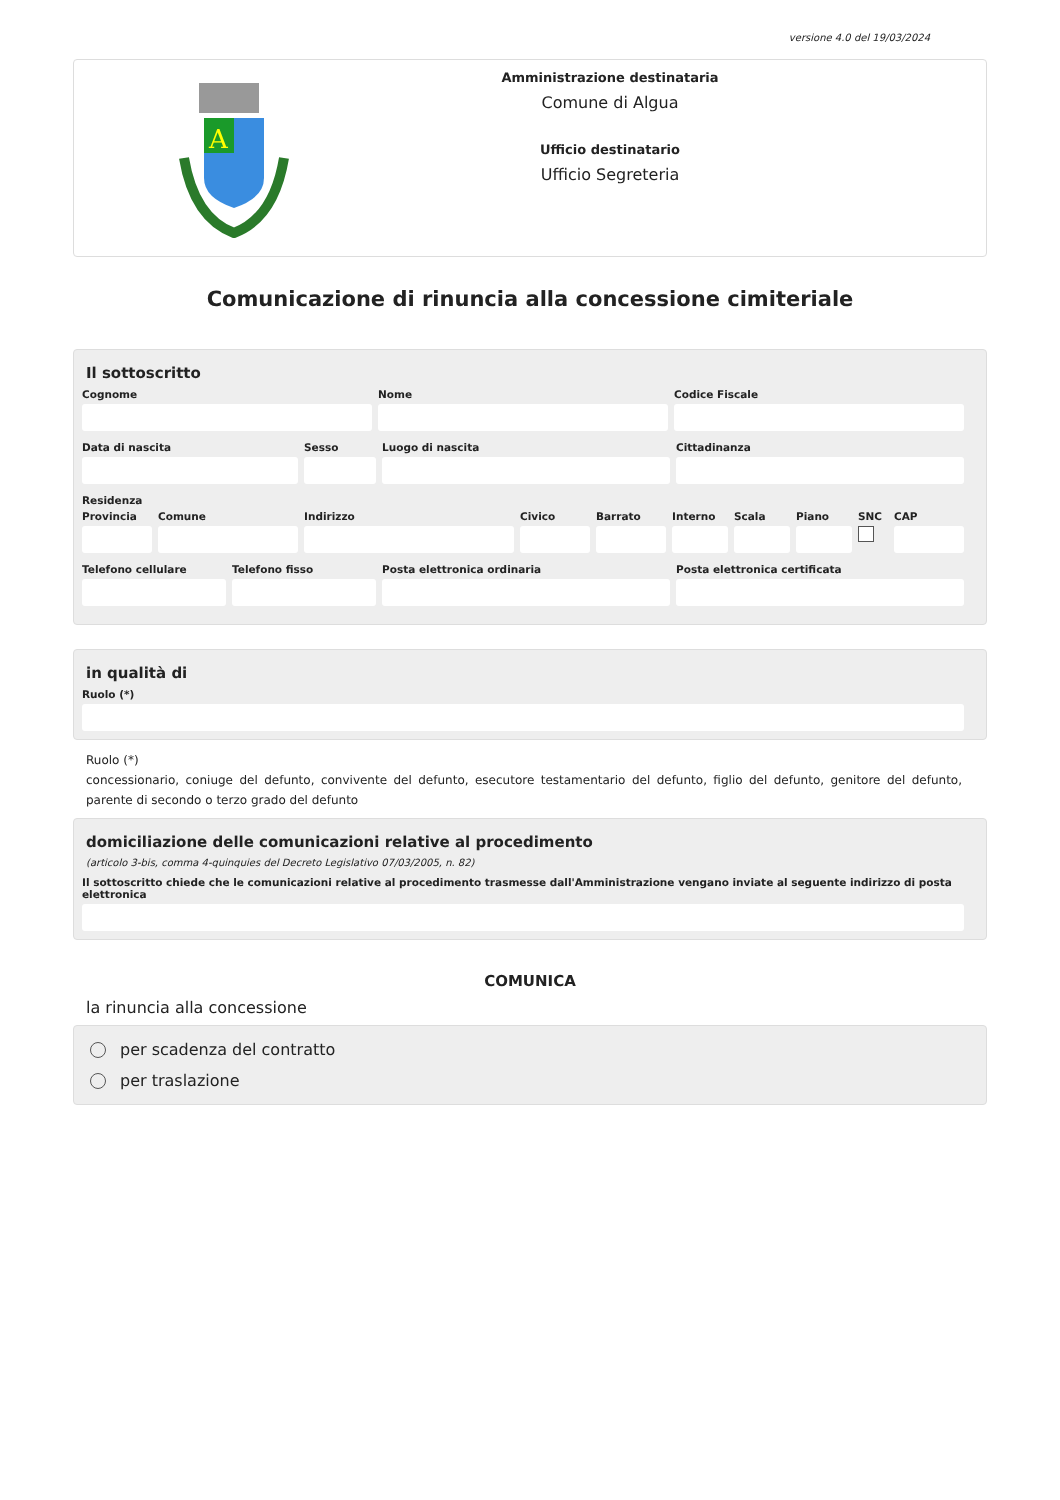versione 4.0 del 19/03/2024
A
Amministrazione destinataria
Comune di Algua
Ufficio destinatario
Ufficio Segreteria
Comunicazione di rinuncia alla concessione cimiteriale
Il sottoscritto
Cognome Nome Codice Fiscale
Data di nascita Sesso Luogo di nascita Cittadinanza
Residenza
Provincia Comune Indirizzo Civico Barrato Interno Scala Piano SNC CAP
Telefono cellulare Telefono fisso Posta elettronica ordinaria Posta elettronica certificata
in qualità di
Ruolo (*)
Ruolo (*)
concessionario, coniuge del defunto, convivente del defunto, esecutore testamentario del defunto, figlio del defunto, genitore del defunto, parente di secondo o terzo grado del defunto
domiciliazione delle comunicazioni relative al procedimento
(articolo 3-bis, comma 4-quinquies del Decreto Legislativo 07/03/2005, n. 82)
Il sottoscritto chiede che le comunicazioni relative al procedimento trasmesse dall'Amministrazione vengano inviate al seguente indirizzo di posta elettronica
COMUNICA
la rinuncia alla concessione
per scadenza del contratto
per traslazione